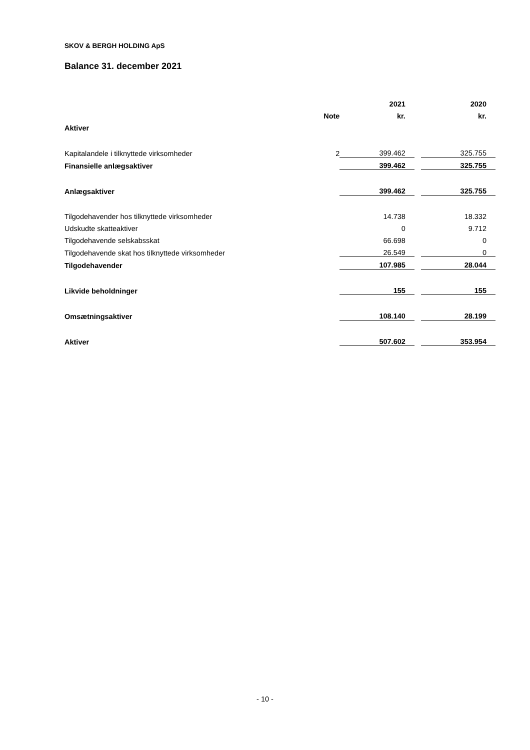SKOV & BERGH HOLDING ApS
Balance 31. december 2021
| | | 2021 | | 2020 |
| --- | --- | --- | --- | --- |
| | Note | kr. | | kr. |
| Aktiver | | | | |
| Kapitalandele i tilknyttede virksomheder | 2 | 399.462 | | 325.755 |
| Finansielle anlægsaktiver | | 399.462 | | 325.755 |
| Anlægsaktiver | | 399.462 | | 325.755 |
| Tilgodehavender hos tilknyttede virksomheder | | 14.738 | | 18.332 |
| Udskudte skatteaktiver | | 0 | | 9.712 |
| Tilgodehavende selskabsskat | | 66.698 | | 0 |
| Tilgodehavende skat hos tilknyttede virksomheder | | 26.549 | | 0 |
| Tilgodehavender | | 107.985 | | 28.044 |
| Likvide beholdninger | | 155 | | 155 |
| Omsætningsaktiver | | 108.140 | | 28.199 |
| Aktiver | | 507.602 | | 353.954 |
- 10 -